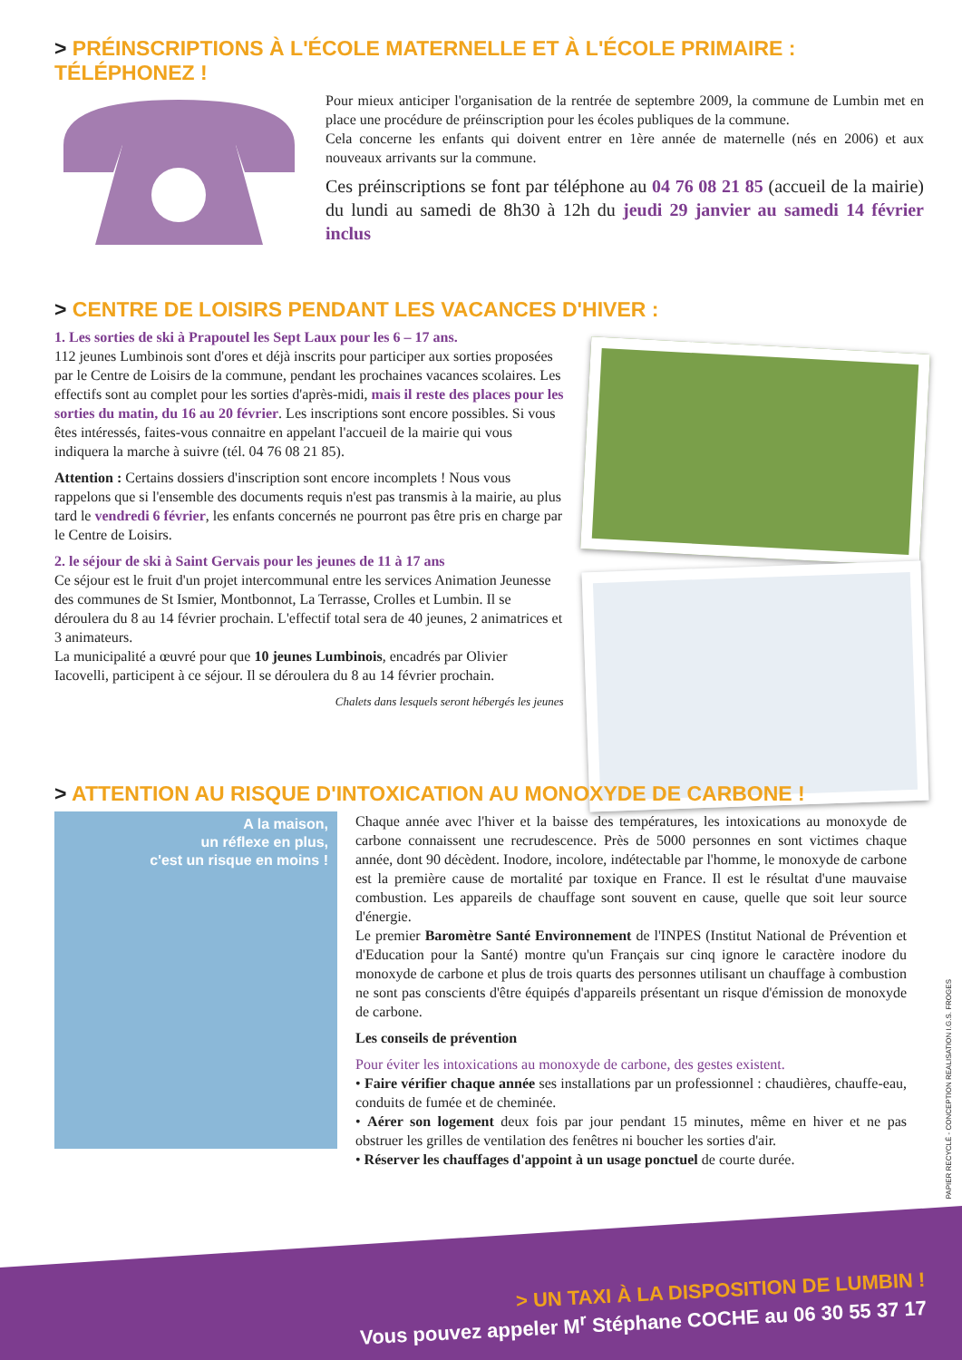> PRÉINSCRIPTIONS À L'ÉCOLE MATERNELLE ET À L'ÉCOLE PRIMAIRE : TÉLÉPHONEZ !
Pour mieux anticiper l'organisation de la rentrée de septembre 2009, la commune de Lumbin met en place une procédure de préinscription pour les écoles publiques de la commune.
Cela concerne les enfants qui doivent entrer en 1ère année de maternelle (nés en 2006) et aux nouveaux arrivants sur la commune.
Ces préinscriptions se font par téléphone au 04 76 08 21 85 (accueil de la mairie) du lundi au samedi de 8h30 à 12h du jeudi 29 janvier au samedi 14 février inclus
> CENTRE DE LOISIRS PENDANT LES VACANCES D'HIVER :
1. Les sorties de ski à Prapoutel les Sept Laux pour les 6 – 17 ans.
112 jeunes Lumbinois sont d'ores et déjà inscrits pour participer aux sorties proposées par le Centre de Loisirs de la commune, pendant les prochaines vacances scolaires. Les effectifs sont au complet pour les sorties d'après-midi, mais il reste des places pour les sorties du matin, du 16 au 20 février. Les inscriptions sont encore possibles. Si vous êtes intéressés, faites-vous connaitre en appelant l'accueil de la mairie qui vous indiquera la marche à suivre (tél. 04 76 08 21 85).
Attention : Certains dossiers d'inscription sont encore incomplets ! Nous vous rappelons que si l'ensemble des documents requis n'est pas transmis à la mairie, au plus tard le vendredi 6 février, les enfants concernés ne pourront pas être pris en charge par le Centre de Loisirs.
2. le séjour de ski à Saint Gervais pour les jeunes de 11 à 17 ans
Ce séjour est le fruit d'un projet intercommunal entre les services Animation Jeunesse des communes de St Ismier, Montbonnot, La Terrasse, Crolles et Lumbin. Il se déroulera du 8 au 14 février prochain. L'effectif total sera de 40 jeunes, 2 animatrices et 3 animateurs.
La municipalité a œuvré pour que 10 jeunes Lumbinois, encadrés par Olivier Iacovelli, participent à ce séjour. Il se déroulera du 8 au 14 février prochain.
Chalets dans lesquels seront hébergés les jeunes
> ATTENTION AU RISQUE D'INTOXICATION AU MONOXYDE DE CARBONE !
A la maison,
un réflexe en plus,
c'est un risque en moins !
Chaque année avec l'hiver et la baisse des températures, les intoxications au monoxyde de carbone connaissent une recrudescence. Près de 5000 personnes en sont victimes chaque année, dont 90 décèdent. Inodore, incolore, indétectable par l'homme, le monoxyde de carbone est la première cause de mortalité par toxique en France. Il est le résultat d'une mauvaise combustion. Les appareils de chauffage sont souvent en cause, quelle que soit leur source d'énergie.
Le premier Baromètre Santé Environnement de l'INPES (Institut National de Prévention et d'Education pour la Santé) montre qu'un Français sur cinq ignore le caractère inodore du monoxyde de carbone et plus de trois quarts des personnes utilisant un chauffage à combustion ne sont pas conscients d'être équipés d'appareils présentant un risque d'émission de monoxyde de carbone.
Les conseils de prévention
Pour éviter les intoxications au monoxyde de carbone, des gestes existent.
• Faire vérifier chaque année ses installations par un professionnel : chaudières, chauffe-eau, conduits de fumée et de cheminée.
• Aérer son logement deux fois par jour pendant 15 minutes, même en hiver et ne pas obstruer les grilles de ventilation des fenêtres ni boucher les sorties d'air.
• Réserver les chauffages d'appoint à un usage ponctuel de courte durée.
PAPIER RECYCLÉ - CONCEPTION REALISATION I.G.S. FROGES
> UN TAXI À LA DISPOSITION DE LUMBIN !
Vous pouvez appeler M<sup>r</sup> Stéphane COCHE au 06 30 55 37 17